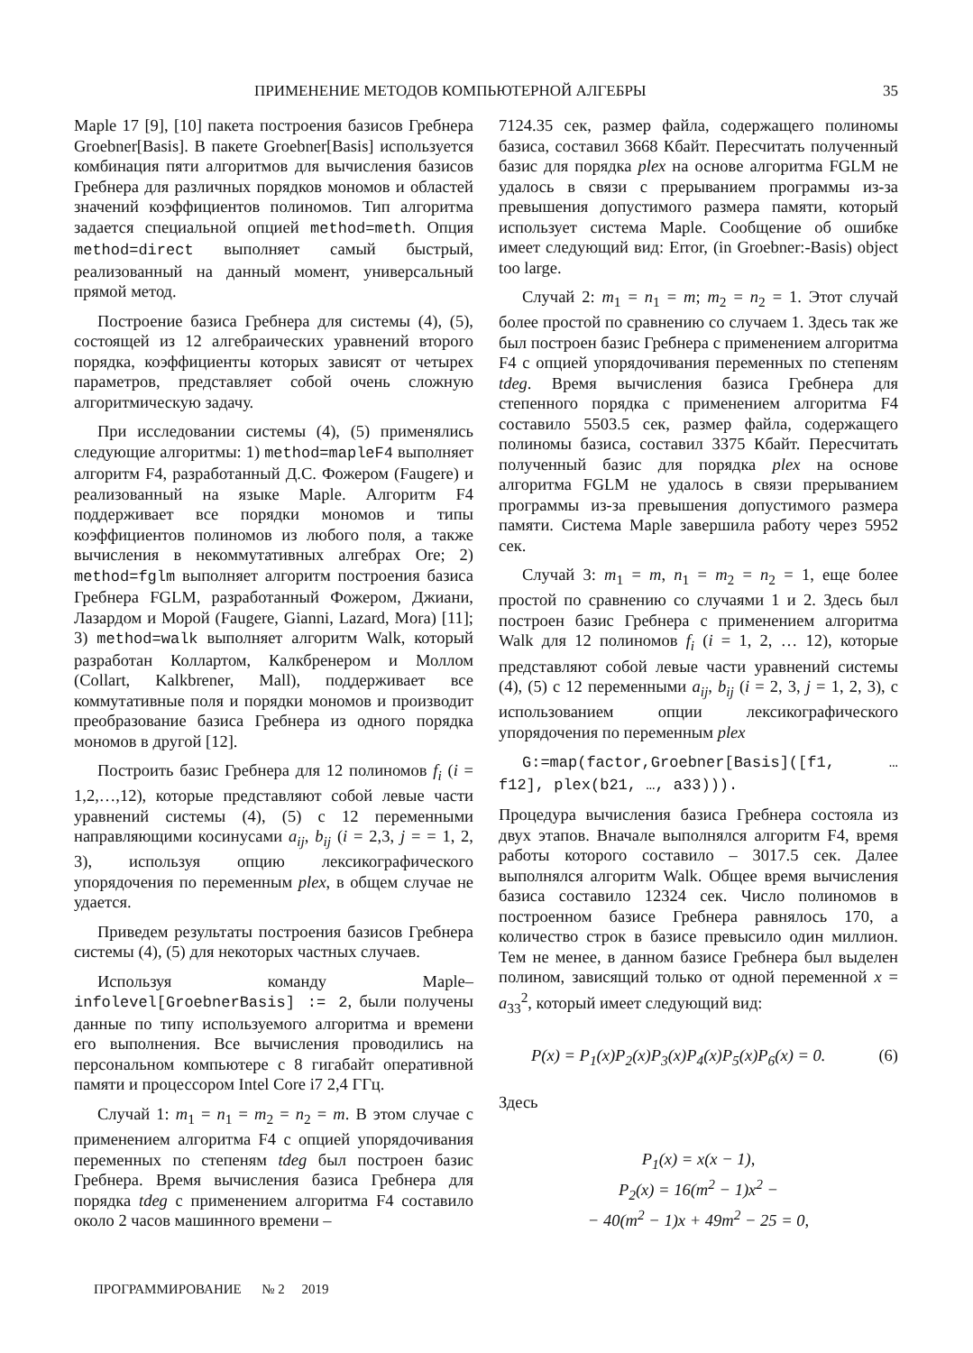ПРИМЕНЕНИЕ МЕТОДОВ КОМПЬЮТЕРНОЙ АЛГЕБРЫ 35
Maple 17 [9], [10] пакета построения базисов Гребнера Groebner[Basis]. В пакете Groebner[Basis] используется комбинация пяти алгоритмов для вычисления базисов Гребнера для различных порядков мономов и областей значений коэффициентов полиномов. Тип алгоритма задается специальной опцией method=meth. Опция method=direct выполняет самый быстрый, реализованный на данный момент, универсальный прямой метод.
Построение базиса Гребнера для системы (4), (5), состоящей из 12 алгебраических уравнений второго порядка, коэффициенты которых зависят от четырех параметров, представляет собой очень сложную алгоритмическую задачу.
При исследовании системы (4), (5) применялись следующие алгоритмы: 1) method=mapleF4 выполняет алгоритм F4, разработанный Д.С. Фожером (Faugere) и реализованный на языке Maple. Алгоритм F4 поддерживает все порядки мономов и типы коэффициентов полиномов из любого поля, а также вычисления в некоммутативных алгебрах Ore; 2) method=fglm выполняет алгоритм построения базиса Гребнера FGLM, разработанный Фожером, Джиани, Лазардом и Морой (Faugere, Gianni, Lazard, Mora) [11]; 3) method=walk выполняет алгоритм Walk, который разработан Коллартом, Калкбренером и Моллом (Collart, Kalkbrener, Mall), поддерживает все коммутативные поля и порядки мономов и производит преобразование базиса Гребнера из одного порядка мономов в другой [12].
Построить базис Гребнера для 12 полиномов f<sub>i</sub> (i = 1,2,…,12), которые представляют собой левые части уравнений системы (4), (5) с 12 переменными направляющими косинусами a<sub>ij</sub>, b<sub>ij</sub> (i = 2,3, j = = 1, 2, 3), используя опцию лексикографического упорядочения по переменным plex, в общем случае не удается.
Приведем результаты построения базисов Гребнера системы (4), (5) для некоторых частных случаев.
Используя команду Maple–infolevel[GroebnerBasis] := 2, были получены данные по типу используемого алгоритма и времени его выполнения. Все вычисления проводились на персональном компьютере с 8 гигабайт оперативной памяти и процессором Intel Core i7 2,4 ГГц.
Случай 1: m<sub>1</sub> = n<sub>1</sub> = m<sub>2</sub> = n<sub>2</sub> = m. В этом случае с применением алгоритма F4 с опцией упорядочивания переменных по степеням tdeg был построен базис Гребнера. Время вычисления базиса Гребнера для порядка tdeg с применением алгоритма F4 составило около 2 часов машинного времени –
7124.35 сек, размер файла, содержащего полиномы базиса, составил 3668 Кбайт. Пересчитать полученный базис для порядка plex на основе алгоритма FGLM не удалось в связи с прерыванием программы из-за превышения допустимого размера памяти, который использует система Maple. Сообщение об ошибке имеет следующий вид: Error, (in Groebner:-Basis) object too large.
Случай 2: m<sub>1</sub> = n<sub>1</sub> = m; m<sub>2</sub> = n<sub>2</sub> = 1. Этот случай более простой по сравнению со случаем 1. Здесь так же был построен базис Гребнера с применением алгоритма F4 с опцией упорядочивания переменных по степеням tdeg. Время вычисления базиса Гребнера для степенного порядка с применением алгоритма F4 составило 5503.5 сек, размер файла, содержащего полиномы базиса, составил 3375 Кбайт. Пересчитать полученный базис для порядка plex на основе алгоритма FGLM не удалось в связи прерыванием программы из-за превышения допустимого размера памяти. Система Maple завершила работу через 5952 сек.
Случай 3: m<sub>1</sub> = m, n<sub>1</sub> = m<sub>2</sub> = n<sub>2</sub> = 1, еще более простой по сравнению со случаями 1 и 2. Здесь был построен базис Гребнера с применением алгоритма Walk для 12 полиномов f<sub>i</sub> (i = 1, 2, … 12), которые представляют собой левые части уравнений системы (4), (5) с 12 переменными a<sub>ij</sub>, b<sub>ij</sub> (i = 2, 3, j = 1, 2, 3), с использованием опции лексикографического упорядочения по переменным plex
G:=map(factor,Groebner[Basis]([f1, … f12], plex(b21, …, a33))).
Процедура вычисления базиса Гребнера состояла из двух этапов. Вначале выполнялся алгоритм F4, время работы которого составило – 3017.5 сек. Далее выполнялся алгоритм Walk. Общее время вычисления базиса составило 12324 сек. Число полиномов в построенном базисе Гребнера равнялось 170, а количество строк в базисе превысило один миллион. Тем не менее, в данном базисе Гребнера был выделен полином, зависящий только от одной переменной x = a<sub>33</sub><sup>2</sup>, который имеет следующий вид:
P(x) = P<sub>1</sub>(x)P<sub>2</sub>(x)P<sub>3</sub>(x)P<sub>4</sub>(x)P<sub>5</sub>(x)P<sub>6</sub>(x) = 0. (6)
Здесь
P<sub>1</sub>(x) = x(x − 1),
P<sub>2</sub>(x) = 16(m<sup>2</sup> − 1)x<sup>2</sup> −
− 40(m<sup>2</sup> − 1)x + 49m<sup>2</sup> − 25 = 0,
ПРОГРАММИРОВАНИЕ № 2 2019